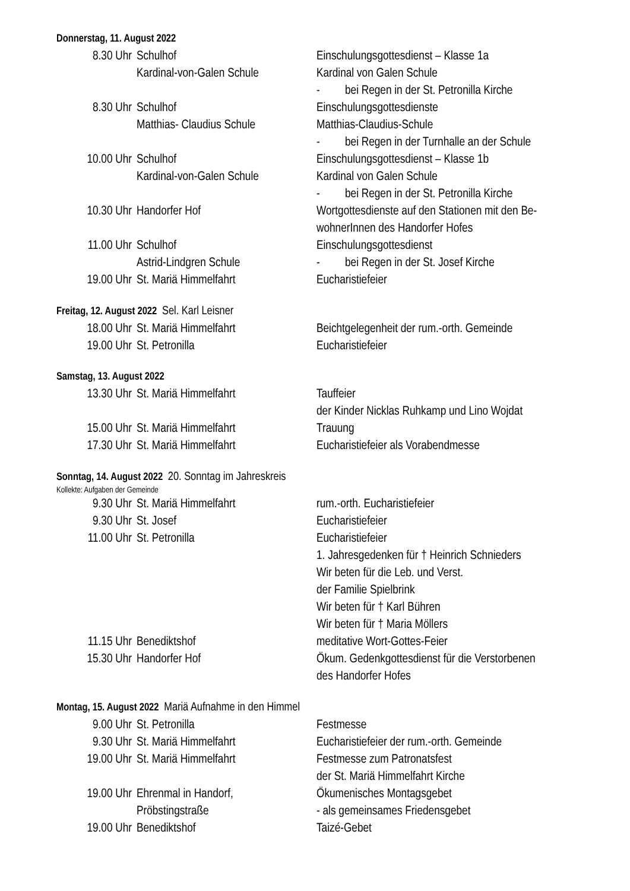Donnerstag, 11. August 2022
| 8.30 Uhr | Schulhof | Einschulungsgottesdienst – Klasse 1a |
| | Kardinal-von-Galen Schule | Kardinal von Galen Schule |
| | | - bei Regen in der St. Petronilla Kirche |
| 8.30 Uhr | Schulhof | Einschulungsgottesdienste |
| | Matthias- Claudius Schule | Matthias-Claudius-Schule |
| | | - bei Regen in der Turnhalle an der Schule |
| 10.00 Uhr | Schulhof | Einschulungsgottesdienst – Klasse 1b |
| | Kardinal-von-Galen Schule | Kardinal von Galen Schule |
| | | - bei Regen in der St. Petronilla Kirche |
| 10.30 Uhr | Handorfer Hof | Wortgottesdienste auf den Stationen mit den Be- wohnerInnen des Handorfer Hofes |
| 11.00 Uhr | Schulhof | Einschulungsgottesdienst |
| | Astrid-Lindgren Schule | - bei Regen in der St. Josef Kirche |
| 19.00 Uhr | St. Mariä Himmelfahrt | Eucharistiefeier |
Freitag, 12. August 2022 Sel. Karl Leisner
| 18.00 Uhr | St. Mariä Himmelfahrt | Beichtgelegenheit der rum.-orth. Gemeinde |
| 19.00 Uhr | St. Petronilla | Eucharistiefeier |
Samstag, 13. August 2022
| 13.30 Uhr | St. Mariä Himmelfahrt | Tauffeier der Kinder Nicklas Ruhkamp und Lino Wojdat |
| 15.00 Uhr | St. Mariä Himmelfahrt | Trauung |
| 17.30 Uhr | St. Mariä Himmelfahrt | Eucharistiefeier als Vorabendmesse |
Sonntag, 14. August 2022 20. Sonntag im Jahreskreis
Kollekte: Aufgaben der Gemeinde
| 9.30 Uhr | St. Mariä Himmelfahrt | rum.-orth. Eucharistiefeier |
| 9.30 Uhr | St. Josef | Eucharistiefeier |
| 11.00 Uhr | St. Petronilla | Eucharistiefeier 1. Jahresgedenken für † Heinrich Schnieders Wir beten für die Leb. und Verst. der Familie Spielbrink Wir beten für † Karl Bühren Wir beten für † Maria Möllers |
| 11.15 Uhr | Benediktshof | meditative Wort-Gottes-Feier |
| 15.30 Uhr | Handorfer Hof | Ökum. Gedenkgottesdienst für die Verstorbenen des Handorfer Hofes |
Montag, 15. August 2022 Mariä Aufnahme in den Himmel
| 9.00 Uhr | St. Petronilla | Festmesse |
| 9.30 Uhr | St. Mariä Himmelfahrt | Eucharistiefeier der rum.-orth. Gemeinde |
| 19.00 Uhr | St. Mariä Himmelfahrt | Festmesse zum Patronatsfest der St. Mariä Himmelfahrt Kirche |
| 19.00 Uhr | Ehrenmal in Handorf, Pröbstingstraße | Ökumenisches Montagsgebet - als gemeinsames Friedensgebet |
| 19.00 Uhr | Benediktshof | Taizé-Gebet |